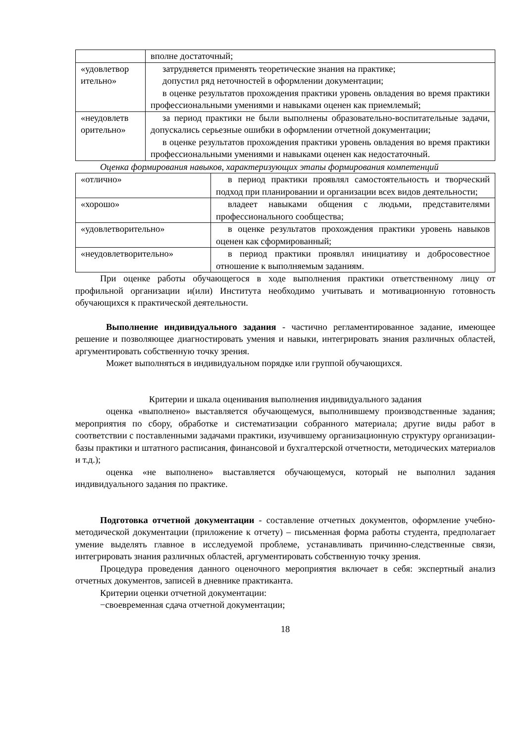| | вполне достаточный; |
| «удовлетвор ительно» | затрудняется применять теоретические знания на практике; допустил ряд неточностей в оформлении документации; в оценке результатов прохождения практики уровень овладения во время практики профессиональными умениями и навыками оценен как приемлемый; |
| «неудовлетв орительно» | за период практики не были выполнены образовательно-воспитательные задачи, допускались серьезные ошибки в оформлении отчетной документации; в оценке результатов прохождения практики уровень овладения во время практики профессиональными умениями и навыками оценен как недостаточный. |
Оценка формирования навыков, характеризующих этапы формирования компетенций
| «отлично» | в период практики проявлял самостоятельность и творческий подход при планировании и организации всех видов деятельности; |
| «хорошо» | владеет навыками общения с людьми, представителями профессионального сообщества; |
| «удовлетворительно» | в оценке результатов прохождения практики уровень навыков оценен как сформированный; |
| «неудовлетворительно» | в период практики проявлял инициативу и добросовестное отношение к выполняемым заданиям. |
При оценке работы обучающегося в ходе выполнения практики ответственному лицу от профильной организации и(или) Института необходимо учитывать и мотивационную готовность обучающихся к практической деятельности.
Выполнение индивидуального задания - частично регламентированное задание, имеющее решение и позволяющее диагностировать умения и навыки, интегрировать знания различных областей, аргументировать собственную точку зрения.
Может выполняться в индивидуальном порядке или группой обучающихся.
Критерии и шкала оценивания выполнения индивидуального задания
оценка «выполнено» выставляется обучающемуся, выполнившему производственные задания; мероприятия по сбору, обработке и систематизации собранного материала; другие виды работ в соответствии с поставленными задачами практики, изучившему организационную структуру организации-базы практики и штатного расписания, финансовой и бухгалтерской отчетности, методических материалов и т.д.);
оценка «не выполнено» выставляется обучающемуся, который не выполнил задания индивидуального задания по практике.
Подготовка отчетной документации - составление отчетных документов, оформление учебно-методической документации (приложение к отчету) – письменная форма работы студента, предполагает умение выделять главное в исследуемой проблеме, устанавливать причинно-следственные связи, интегрировать знания различных областей, аргументировать собственную точку зрения.
Процедура проведения данного оценочного мероприятия включает в себя: экспертный анализ отчетных документов, записей в дневнике практиканта.
Критерии оценки отчетной документации:
−своевременная сдача отчетной документации;
18